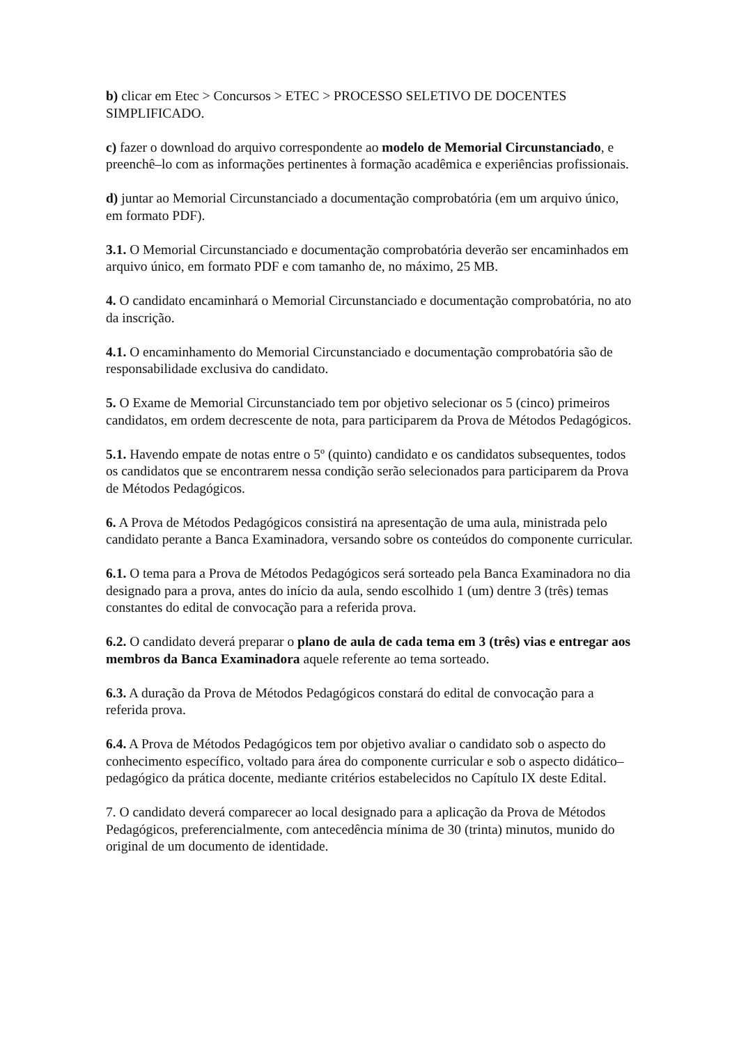b) clicar em Etec > Concursos > ETEC > PROCESSO SELETIVO DE DOCENTES SIMPLIFICADO.
c) fazer o download do arquivo correspondente ao modelo de Memorial Circunstanciado, e preenchê–lo com as informações pertinentes à formação acadêmica e experiências profissionais.
d) juntar ao Memorial Circunstanciado a documentação comprobatória (em um arquivo único, em formato PDF).
3.1. O Memorial Circunstanciado e documentação comprobatória deverão ser encaminhados em arquivo único, em formato PDF e com tamanho de, no máximo, 25 MB.
4. O candidato encaminhará o Memorial Circunstanciado e documentação comprobatória, no ato da inscrição.
4.1. O encaminhamento do Memorial Circunstanciado e documentação comprobatória são de responsabilidade exclusiva do candidato.
5. O Exame de Memorial Circunstanciado tem por objetivo selecionar os 5 (cinco) primeiros candidatos, em ordem decrescente de nota, para participarem da Prova de Métodos Pedagógicos.
5.1. Havendo empate de notas entre o 5º (quinto) candidato e os candidatos subsequentes, todos os candidatos que se encontrarem nessa condição serão selecionados para participarem da Prova de Métodos Pedagógicos.
6. A Prova de Métodos Pedagógicos consistirá na apresentação de uma aula, ministrada pelo candidato perante a Banca Examinadora, versando sobre os conteúdos do componente curricular.
6.1. O tema para a Prova de Métodos Pedagógicos será sorteado pela Banca Examinadora no dia designado para a prova, antes do início da aula, sendo escolhido 1 (um) dentre 3 (três) temas constantes do edital de convocação para a referida prova.
6.2. O candidato deverá preparar o plano de aula de cada tema em 3 (três) vias e entregar aos membros da Banca Examinadora aquele referente ao tema sorteado.
6.3. A duração da Prova de Métodos Pedagógicos constará do edital de convocação para a referida prova.
6.4. A Prova de Métodos Pedagógicos tem por objetivo avaliar o candidato sob o aspecto do conhecimento específico, voltado para área do componente curricular e sob o aspecto didático–pedagógico da prática docente, mediante critérios estabelecidos no Capítulo IX deste Edital.
7. O candidato deverá comparecer ao local designado para a aplicação da Prova de Métodos Pedagógicos, preferencialmente, com antecedência mínima de 30 (trinta) minutos, munido do original de um documento de identidade.